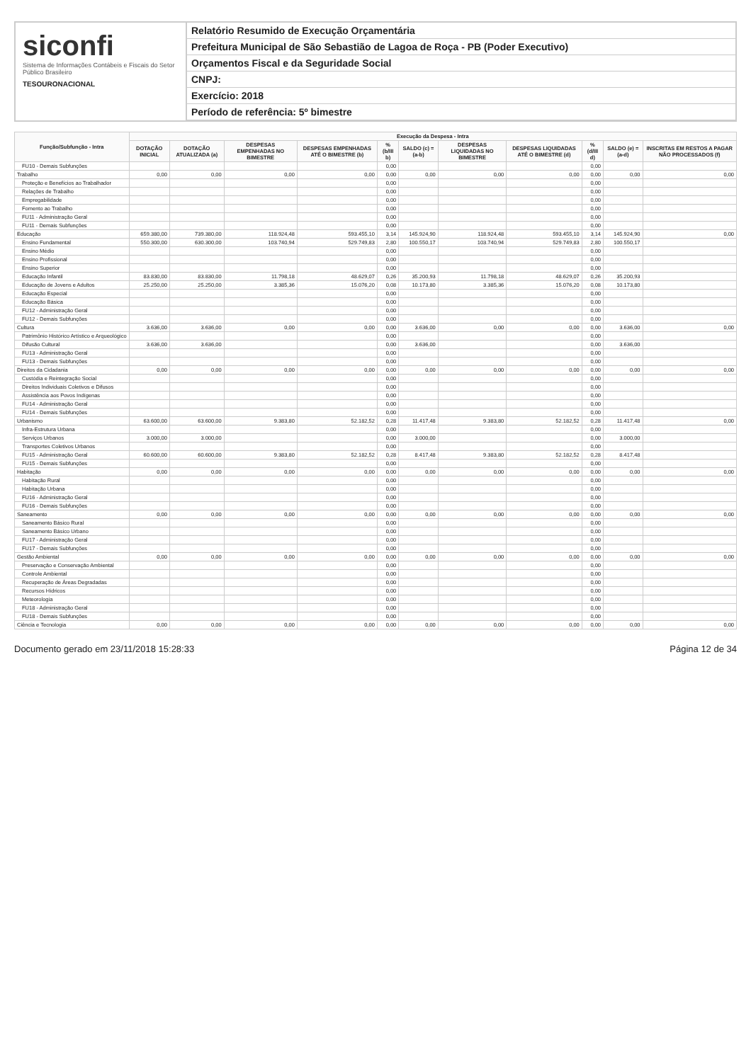siconfi
Sistema de Informações Contábeis e Fiscais do Setor Público Brasileiro
TESOURONACIONAL
Relatório Resumido de Execução Orçamentária
Prefeitura Municipal de São Sebastião de Lagoa de Roça - PB (Poder Executivo)
Orçamentos Fiscal e da Seguridade Social
CNPJ:
Exercício: 2018
Período de referência: 5º bimestre
| Função/Subfunção - Intra | Execução da Despesa - Intra | | | | | | | | | | |
| --- | --- | --- | --- | --- | --- | --- | --- | --- | --- | --- | --- |
| | DOTAÇÃO INICIAL | DOTAÇÃO ATUALIZADA (a) | DESPESAS EMPENHADAS NO BIMESTRE | DESPESAS EMPENHADAS ATÉ O BIMESTRE (b) | % (b/III b) | SALDO (c) = (a-b) | DESPESAS LIQUIDADAS NO BIMESTRE | DESPESAS LIQUIDADAS ATÉ O BIMESTRE (d) | % (d/III d) | SALDO (e) = (a-d) | INSCRITAS EM RESTOS A PAGAR NÃO PROCESSADOS (f) |
| FU10 - Demais Subfunções | | | | | 0,00 | | | | 0,00 | | |
| Trabalho | 0,00 | 0,00 | 0,00 | 0,00 | 0,00 | 0,00 | 0,00 | 0,00 | 0,00 | 0,00 | 0,00 |
| Proteção e Benefícios ao Trabalhador | | | | | 0,00 | | | | 0,00 | | |
| Relações de Trabalho | | | | | 0,00 | | | | 0,00 | | |
| Empregabilidade | | | | | 0,00 | | | | 0,00 | | |
| Fomento ao Trabalho | | | | | 0,00 | | | | 0,00 | | |
| FU11 - Administração Geral | | | | | 0,00 | | | | 0,00 | | |
| FU11 - Demais Subfunções | | | | | 0,00 | | | | 0,00 | | |
| Educação | 659.380,00 | 739.380,00 | 118.924,48 | 593.455,10 | 3,14 | 145.924,90 | 118.924,48 | 593.455,10 | 3,14 | 145.924,90 | 0,00 |
| Ensino Fundamental | 550.300,00 | 630.300,00 | 103.740,94 | 529.749,83 | 2,80 | 100.550,17 | 103.740,94 | 529.749,83 | 2,80 | 100.550,17 | |
| Ensino Médio | | | | | 0,00 | | | | 0,00 | | |
| Ensino Profissional | | | | | 0,00 | | | | 0,00 | | |
| Ensino Superior | | | | | 0,00 | | | | 0,00 | | |
| Educação Infantil | 83.830,00 | 83.830,00 | 11.798,18 | 48.629,07 | 0,26 | 35.200,93 | 11.798,18 | 48.629,07 | 0,26 | 35.200,93 | |
| Educação de Jovens e Adultos | 25.250,00 | 25.250,00 | 3.385,36 | 15.076,20 | 0,08 | 10.173,80 | 3.385,36 | 15.076,20 | 0,08 | 10.173,80 | |
| Educação Especial | | | | | 0,00 | | | | 0,00 | | |
| Educação Básica | | | | | 0,00 | | | | 0,00 | | |
| FU12 - Administração Geral | | | | | 0,00 | | | | 0,00 | | |
| FU12 - Demais Subfunções | | | | | 0,00 | | | | 0,00 | | |
| Cultura | 3.636,00 | 3.636,00 | 0,00 | 0,00 | 0,00 | 3.636,00 | 0,00 | 0,00 | 0,00 | 3.636,00 | 0,00 |
| Patrimônio Histórico Artístico e Arqueológico | | | | | 0,00 | | | | 0,00 | | |
| Difusão Cultural | 3.636,00 | 3.636,00 | | | 0,00 | 3.636,00 | | | 0,00 | 3.636,00 | |
| FU13 - Administração Geral | | | | | 0,00 | | | | 0,00 | | |
| FU13 - Demais Subfunções | | | | | 0,00 | | | | 0,00 | | |
| Direitos da Cidadania | 0,00 | 0,00 | 0,00 | 0,00 | 0,00 | 0,00 | 0,00 | 0,00 | 0,00 | 0,00 | 0,00 |
| Custódia e Reintegração Social | | | | | 0,00 | | | | 0,00 | | |
| Direitos Individuais Coletivos e Difusos | | | | | 0,00 | | | | 0,00 | | |
| Assistência aos Povos Indígenas | | | | | 0,00 | | | | 0,00 | | |
| FU14 - Administração Geral | | | | | 0,00 | | | | 0,00 | | |
| FU14 - Demais Subfunções | | | | | 0,00 | | | | 0,00 | | |
| Urbanismo | 63.600,00 | 63.600,00 | 9.383,80 | 52.182,52 | 0,28 | 11.417,48 | 9.383,80 | 52.182,52 | 0,28 | 11.417,48 | 0,00 |
| Infra-Estrutura Urbana | | | | | 0,00 | | | | 0,00 | | |
| Serviços Urbanos | 3.000,00 | 3.000,00 | | | 0,00 | 3.000,00 | | | 0,00 | 3.000,00 | |
| Transportes Coletivos Urbanos | | | | | 0,00 | | | | 0,00 | | |
| FU15 - Administração Geral | 60.600,00 | 60.600,00 | 9.383,80 | 52.182,52 | 0,28 | 8.417,48 | 9.383,80 | 52.182,52 | 0,28 | 8.417,48 | |
| FU15 - Demais Subfunções | | | | | 0,00 | | | | 0,00 | | |
| Habitação | 0,00 | 0,00 | 0,00 | 0,00 | 0,00 | 0,00 | 0,00 | 0,00 | 0,00 | 0,00 | 0,00 |
| Habitação Rural | | | | | 0,00 | | | | 0,00 | | |
| Habitação Urbana | | | | | 0,00 | | | | 0,00 | | |
| FU16 - Administração Geral | | | | | 0,00 | | | | 0,00 | | |
| FU16 - Demais Subfunções | | | | | 0,00 | | | | 0,00 | | |
| Saneamento | 0,00 | 0,00 | 0,00 | 0,00 | 0,00 | 0,00 | 0,00 | 0,00 | 0,00 | 0,00 | 0,00 |
| Saneamento Básico Rural | | | | | 0,00 | | | | 0,00 | | |
| Saneamento Básico Urbano | | | | | 0,00 | | | | 0,00 | | |
| FU17 - Administração Geral | | | | | 0,00 | | | | 0,00 | | |
| FU17 - Demais Subfunções | | | | | 0,00 | | | | 0,00 | | |
| Gestão Ambiental | 0,00 | 0,00 | 0,00 | 0,00 | 0,00 | 0,00 | 0,00 | 0,00 | 0,00 | 0,00 | 0,00 |
| Preservação e Conservação Ambiental | | | | | 0,00 | | | | 0,00 | | |
| Controle Ambiental | | | | | 0,00 | | | | 0,00 | | |
| Recuperação de Áreas Degradadas | | | | | 0,00 | | | | 0,00 | | |
| Recursos Hídricos | | | | | 0,00 | | | | 0,00 | | |
| Meteorologia | | | | | 0,00 | | | | 0,00 | | |
| FU18 - Administração Geral | | | | | 0,00 | | | | 0,00 | | |
| FU18 - Demais Subfunções | | | | | 0,00 | | | | 0,00 | | |
| Ciência e Tecnologia | 0,00 | 0,00 | 0,00 | 0,00 | 0,00 | 0,00 | 0,00 | 0,00 | 0,00 | 0,00 | 0,00 |
Documento gerado em 23/11/2018 15:28:33 Página 12 de 34